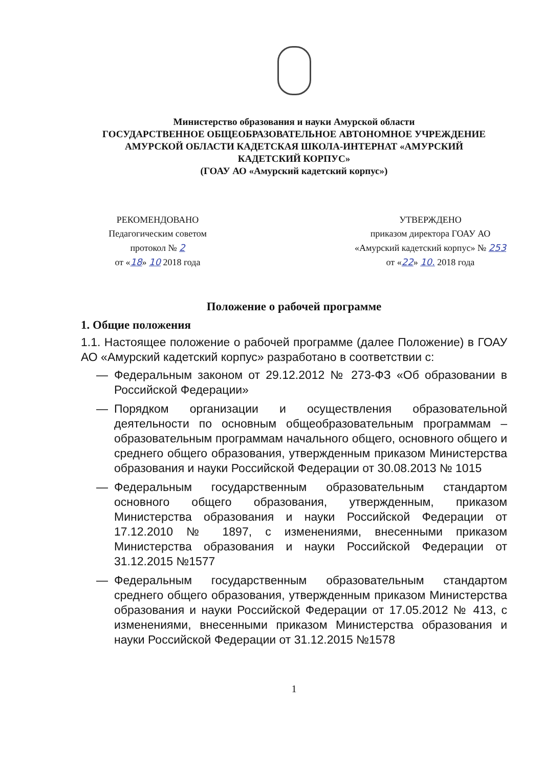Министерство образования и науки Амурской области
ГОСУДАРСТВЕННОЕ ОБЩЕОБРАЗОВАТЕЛЬНОЕ АВТОНОМНОЕ УЧРЕЖДЕНИЕ
АМУРСКОЙ ОБЛАСТИ КАДЕТСКАЯ ШКОЛА-ИНТЕРНАТ «АМУРСКИЙ
КАДЕТСКИЙ КОРПУС»
(ГОАУ АО «Амурский кадетский корпус»)
РЕКОМЕНДОВАНО
Педагогическим советом
протокол № 2
от «18» 10 2018 года
УТВЕРЖДЕНО
приказом директора ГОАУ АО
«Амурский кадетский корпус» № 253
от «22» 10. 2018 года
Положение о рабочей программе
1. Общие положения
1.1. Настоящее положение о рабочей программе (далее Положение) в ГОАУ АО «Амурский кадетский корпус» разработано в соответствии с:
— Федеральным законом от 29.12.2012 № 273-ФЗ «Об образовании в Российской Федерации»
— Порядком организации и осуществления образовательной деятельности по основным общеобразовательным программам – образовательным программам начального общего, основного общего и среднего общего образования, утвержденным приказом Министерства образования и науки Российской Федерации от 30.08.2013 № 1015
— Федеральным государственным образовательным стандартом основного общего образования, утвержденным, приказом Министерства образования и науки Российской Федерации от 17.12.2010 № 1897, с изменениями, внесенными приказом Министерства образования и науки Российской Федерации от 31.12.2015 №1577
— Федеральным государственным образовательным стандартом среднего общего образования, утвержденным приказом Министерства образования и науки Российской Федерации от 17.05.2012 № 413, с изменениями, внесенными приказом Министерства образования и науки Российской Федерации от 31.12.2015 №1578
1